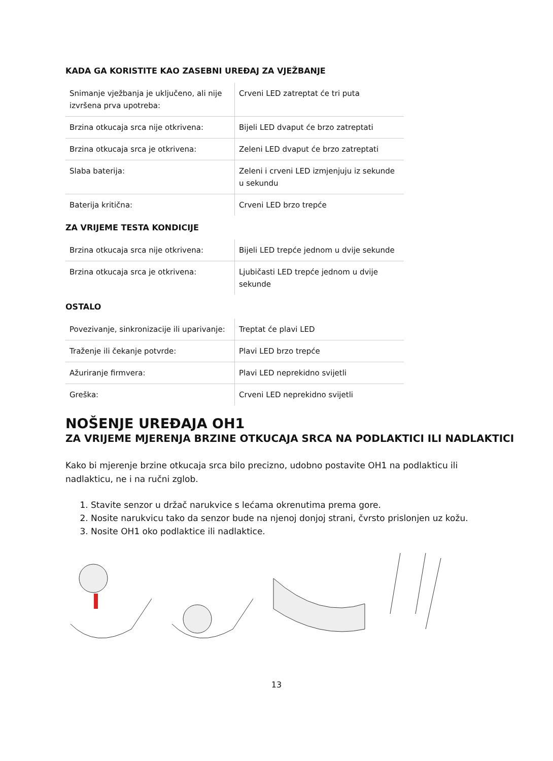KADA GA KORISTITE KAO ZASEBNI UREĐAJ ZA VJEŽBANJE
| Snimanje vježbanja je uključeno, ali nije izvršena prva upotreba: | Crveni LED zatreptat će tri puta |
| Brzina otkucaja srca nije otkrivena: | Bijeli LED dvaput će brzo zatreptati |
| Brzina otkucaja srca je otkrivena: | Zeleni LED dvaput će brzo zatreptati |
| Slaba baterija: | Zeleni i crveni LED izmjenjuju iz sekunde u sekundu |
| Baterija kritična: | Crveni LED brzo trepće |
ZA VRIJEME TESTA KONDICIJE
| Brzina otkucaja srca nije otkrivena: | Bijeli LED trepće jednom u dvije sekunde |
| Brzina otkucaja srca je otkrivena: | Ljubičasti LED trepće jednom u dvije sekunde |
OSTALO
| Povezivanje, sinkronizacije ili uparivanje: | Treptat će plavi LED |
| Traženje ili čekanje potvrde: | Plavi LED brzo trepće |
| Ažuriranje firmvera: | Plavi LED neprekidno svijetli |
| Greška: | Crveni LED neprekidno svijetli |
NOŠENJE UREĐAJA OH1
ZA VRIJEME MJERENJA BRZINE OTKUCAJA SRCA NA PODLAKTICI ILI NADLAKTICI
Kako bi mjerenje brzine otkucaja srca bilo precizno, udobno postavite OH1 na podlakticu ili nadlakticu, ne i na ručni zglob.
1. Stavite senzor u držač narukvice s lećama okrenutima prema gore.
2. Nosite narukvicu tako da senzor bude na njenoj donjoj strani, čvrsto prislonjen uz kožu.
3. Nosite OH1 oko podlaktice ili nadlaktice.
13